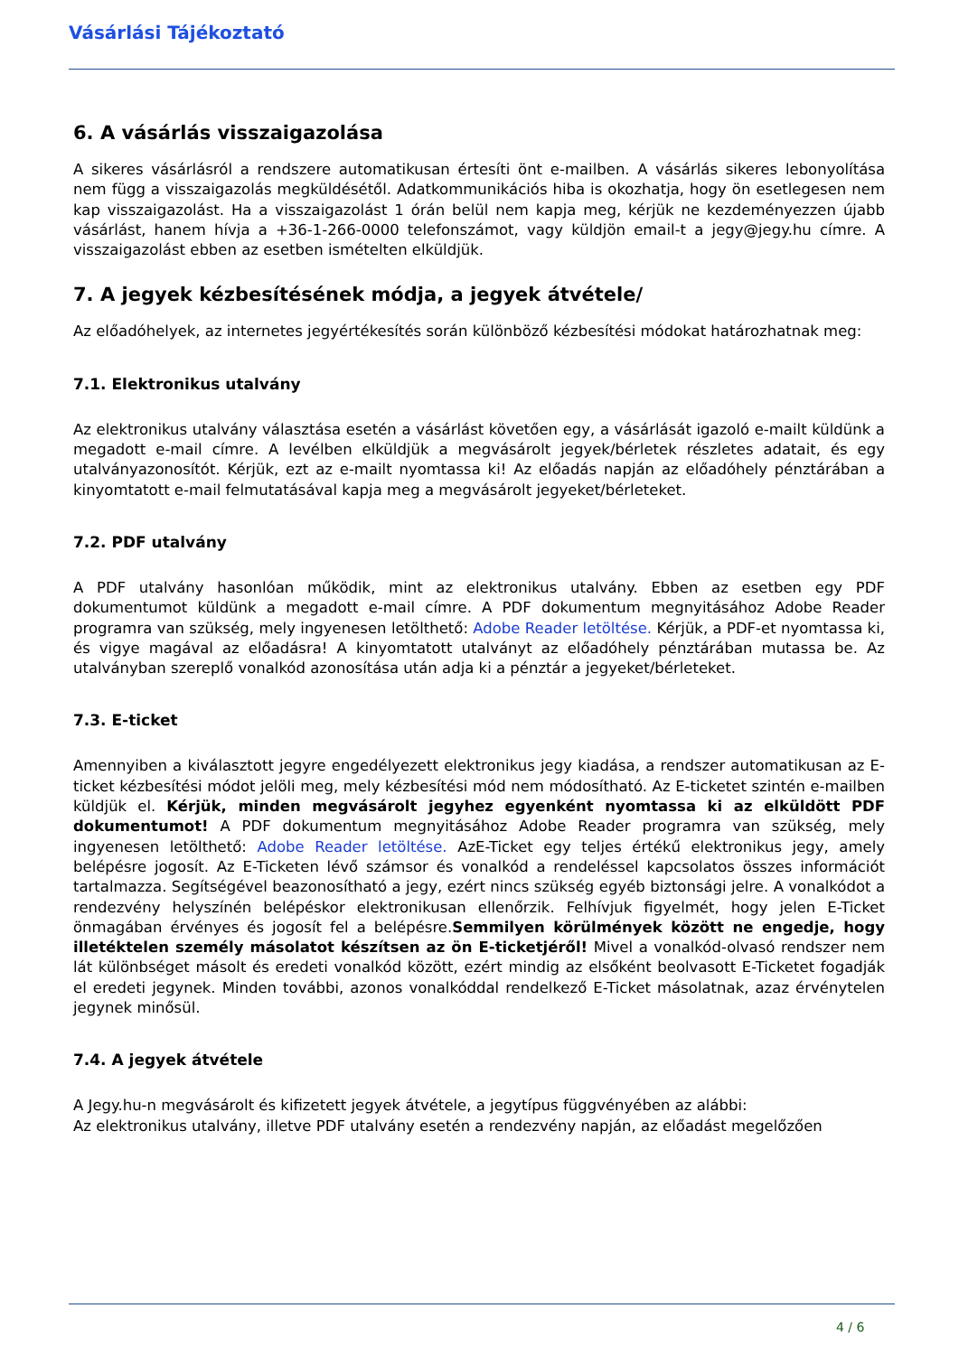Vásárlási Tájékoztató
6. A vásárlás visszaigazolása
A sikeres vásárlásról a rendszere automatikusan értesíti önt e-mailben. A vásárlás sikeres lebonyolítása nem függ a visszaigazolás megküldésétől. Adatkommunikációs hiba is okozhatja, hogy ön esetlegesen nem kap visszaigazolást. Ha a visszaigazolást 1 órán belül nem kapja meg, kérjük ne kezdeményezzen újabb vásárlást, hanem hívja a +36-1-266-0000 telefonszámot, vagy küldjön email-t a jegy@jegy.hu címre. A visszaigazolást ebben az esetben ismételten elküldjük.
7. A jegyek kézbesítésének módja, a jegyek átvétele/
Az előadóhelyek, az internetes jegyértékesítés során különböző kézbesítési módokat határozhatnak meg:
7.1. Elektronikus utalvány
Az elektronikus utalvány választása esetén a vásárlást követően egy, a vásárlását igazoló e-mailt küldünk a megadott e-mail címre. A levélben elküldjük a megvásárolt jegyek/bérletek részletes adatait, és egy utalványazonosítót. Kérjük, ezt az e-mailt nyomtassa ki! Az előadás napján az előadóhely pénztárában a kinyomtatott e-mail felmutatásával kapja meg a megvásárolt jegyeket/bérleteket.
7.2. PDF utalvány
A PDF utalvány hasonlóan működik, mint az elektronikus utalvány. Ebben az esetben egy PDF dokumentumot küldünk a megadott e-mail címre. A PDF dokumentum megnyitásához Adobe Reader programra van szükség, mely ingyenesen letölthető: Adobe Reader letöltése. Kérjük, a PDF-et nyomtassa ki, és vigye magával az előadásra! A kinyomtatott utalványt az előadóhely pénztárában mutassa be. Az utalványban szereplő vonalkód azonosítása után adja ki a pénztár a jegyeket/bérleteket.
7.3. E-ticket
Amennyiben a kiválasztott jegyre engedélyezett elektronikus jegy kiadása, a rendszer automatikusan az E-ticket kézbesítési módot jelöli meg, mely kézbesítési mód nem módosítható. Az E-ticketet szintén e-mailben küldjük el. Kérjük, minden megvásárolt jegyhez egyenként nyomtassa ki az elküldött PDF dokumentumot! A PDF dokumentum megnyitásához Adobe Reader programra van szükség, mely ingyenesen letölthető: Adobe Reader letöltése. AzE-Ticket egy teljes értékű elektronikus jegy, amely belépésre jogosít. Az E-Ticketen lévő számsor és vonalkód a rendeléssel kapcsolatos összes információt tartalmazza. Segítségével beazonosítható a jegy, ezért nincs szükség egyéb biztonsági jelre. A vonalkódot a rendezvény helyszínén belépéskor elektronikusan ellenőrzik. Felhívjuk figyelmét, hogy jelen E-Ticket önmagában érvényes és jogosít fel a belépésre.Semmilyen körülmények között ne engedje, hogy illetéktelen személy másolatot készítsen az ön E-ticketjéről! Mivel a vonalkód-olvasó rendszer nem lát különbséget másolt és eredeti vonalkód között, ezért mindig az elsőként beolvasott E-Ticketet fogadják el eredeti jegynek. Minden további, azonos vonalkóddal rendelkező E-Ticket másolatnak, azaz érvénytelen jegynek minősül.
7.4. A jegyek átvétele
A Jegy.hu-n megvásárolt és kifizetett jegyek átvétele, a jegytípus függvényében az alábbi:
Az elektronikus utalvány, illetve PDF utalvány esetén a rendezvény napján, az előadást megelőzően
4 / 6